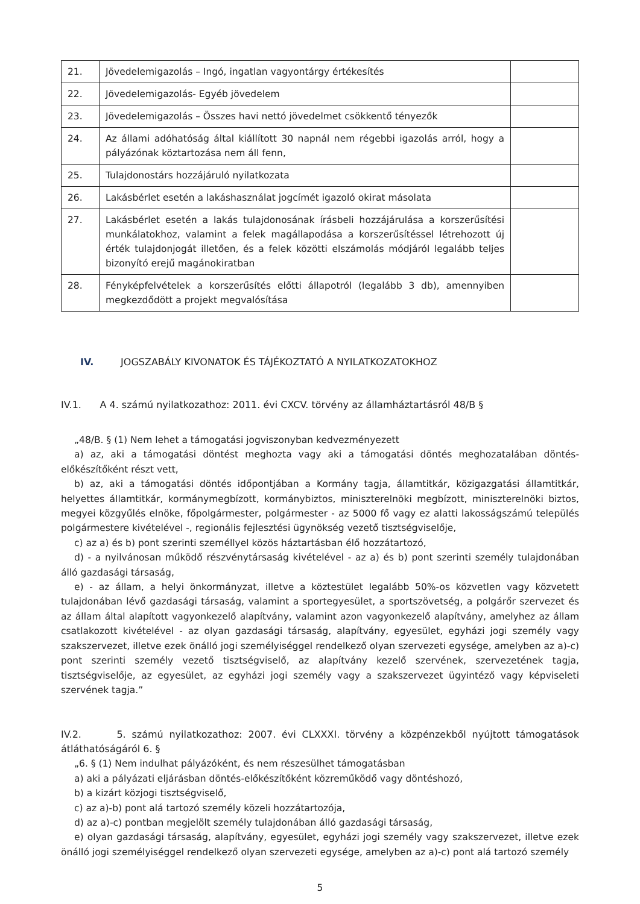| 21. | Jövedelemigazolás – Ingó, ingatlan vagyontárgy értékesítés | |
| 22. | Jövedelemigazolás- Egyéb jövedelem | |
| 23. | Jövedelemigazolás – Összes havi nettó jövedelmet csökkentő tényezők | |
| 24. | Az állami adóhatóság által kiállított 30 napnál nem régebbi igazolás arról, hogy a pályázónak köztartozása nem áll fenn, | |
| 25. | Tulajdonostárs hozzájáruló nyilatkozata | |
| 26. | Lakásbérlet esetén a lakáshasználat jogcímét igazoló okirat másolata | |
| 27. | Lakásbérlet esetén a lakás tulajdonosának írásbeli hozzájárulása a korszerűsítési munkálatokhoz, valamint a felek magállapodása a korszerűsítéssel létrehozott új érték tulajdonjogát illetően, és a felek közötti elszámolás módjáról legalább teljes bizonyító erejű magánokiratban | |
| 28. | Fényképfelvételek a korszerűsítés előtti állapotról (legalább 3 db), amennyiben megkezdődött a projekt megvalósítása | |
IV. JOGSZABÁLY KIVONATOK ÉS TÁJÉKOZTATÓ A NYILATKOZATOKHOZ
IV.1. A 4. számú nyilatkozathoz: 2011. évi CXCV. törvény az államháztartásról 48/B §
„48/B. § (1) Nem lehet a támogatási jogviszonyban kedvezményezett
a) az, aki a támogatási döntést meghozta vagy aki a támogatási döntés meghozatalában döntés-előkészítőként részt vett,
b) az, aki a támogatási döntés időpontjában a Kormány tagja, államtitkár, közigazgatási államtitkár, helyettes államtitkár, kormánymegbízott, kormánybiztos, miniszterelnöki megbízott, miniszterelnöki biztos, megyei közgyűlés elnöke, főpolgármester, polgármester - az 5000 fő vagy ez alatti lakosságszámú település polgármestere kivételével -, regionális fejlesztési ügynökség vezető tisztségviselője,
c) az a) és b) pont szerinti személlyel közös háztartásban élő hozzátartozó,
d) - a nyilvánosan működő részvénytársaság kivételével - az a) és b) pont szerinti személy tulajdonában álló gazdasági társaság,
e) - az állam, a helyi önkormányzat, illetve a köztestület legalább 50%-os közvetlen vagy közvetett tulajdonában lévő gazdasági társaság, valamint a sportegyesület, a sportszövetség, a polgárőr szervezet és az állam által alapított vagyonkezelő alapítvány, valamint azon vagyonkezelő alapítvány, amelyhez az állam csatlakozott kivételével - az olyan gazdasági társaság, alapítvány, egyesület, egyházi jogi személy vagy szakszervezet, illetve ezek önálló jogi személyiséggel rendelkező olyan szervezeti egysége, amelyben az a)-c) pont szerinti személy vezető tisztségviselő, az alapítvány kezelő szervének, szervezetének tagja, tisztségviselője, az egyesület, az egyházi jogi személy vagy a szakszervezet ügyintéző vagy képviseleti szervének tagja.”
IV.2. 5. számú nyilatkozathoz: 2007. évi CLXXXI. törvény a közpénzekből nyújtott támogatások átláthatóságáról 6. §
„6. § (1) Nem indulhat pályázóként, és nem részesülhet támogatásban
a) aki a pályázati eljárásban döntés-előkészítőként közreműködő vagy döntéshozó,
b) a kizárt közjogi tisztségviselő,
c) az a)-b) pont alá tartozó személy közeli hozzátartozója,
d) az a)-c) pontban megjelölt személy tulajdonában álló gazdasági társaság,
e) olyan gazdasági társaság, alapítvány, egyesület, egyházi jogi személy vagy szakszervezet, illetve ezek önálló jogi személyiséggel rendelkező olyan szervezeti egysége, amelyben az a)-c) pont alá tartozó személy
5